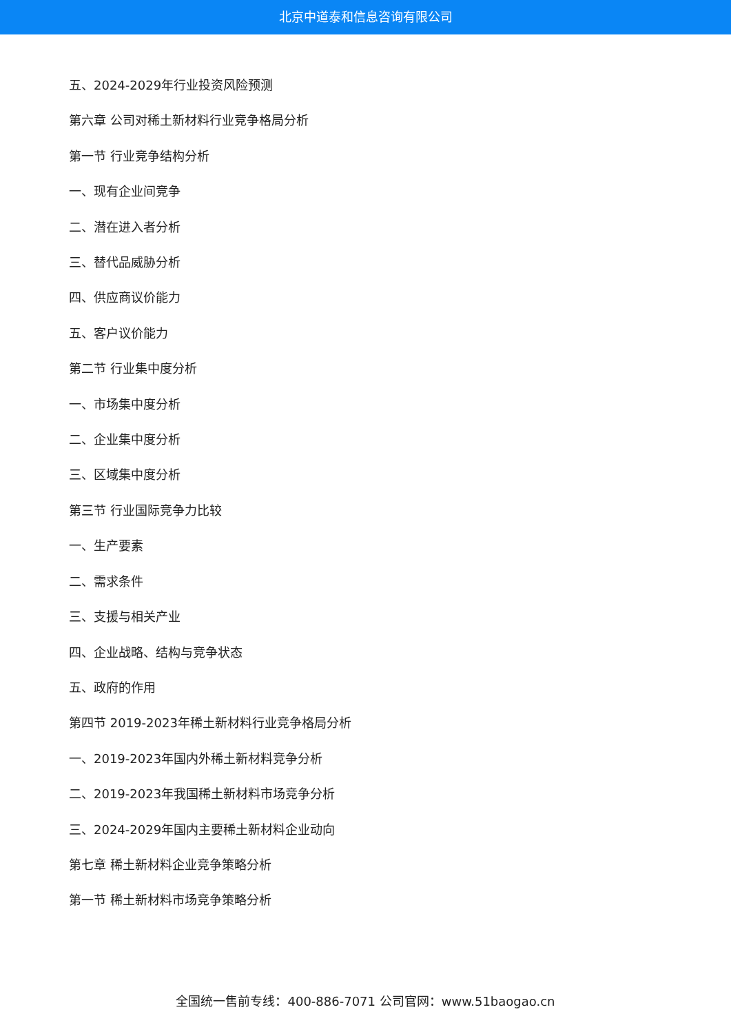北京中道泰和信息咨询有限公司
五、2024-2029年行业投资风险预测
第六章 公司对稀土新材料行业竞争格局分析
第一节 行业竞争结构分析
一、现有企业间竞争
二、潜在进入者分析
三、替代品威胁分析
四、供应商议价能力
五、客户议价能力
第二节 行业集中度分析
一、市场集中度分析
二、企业集中度分析
三、区域集中度分析
第三节 行业国际竞争力比较
一、生产要素
二、需求条件
三、支援与相关产业
四、企业战略、结构与竞争状态
五、政府的作用
第四节 2019-2023年稀土新材料行业竞争格局分析
一、2019-2023年国内外稀土新材料竞争分析
二、2019-2023年我国稀土新材料市场竞争分析
三、2024-2029年国内主要稀土新材料企业动向
第七章 稀土新材料企业竞争策略分析
第一节 稀土新材料市场竞争策略分析
全国统一售前专线：400-886-7071 公司官网：www.51baogao.cn